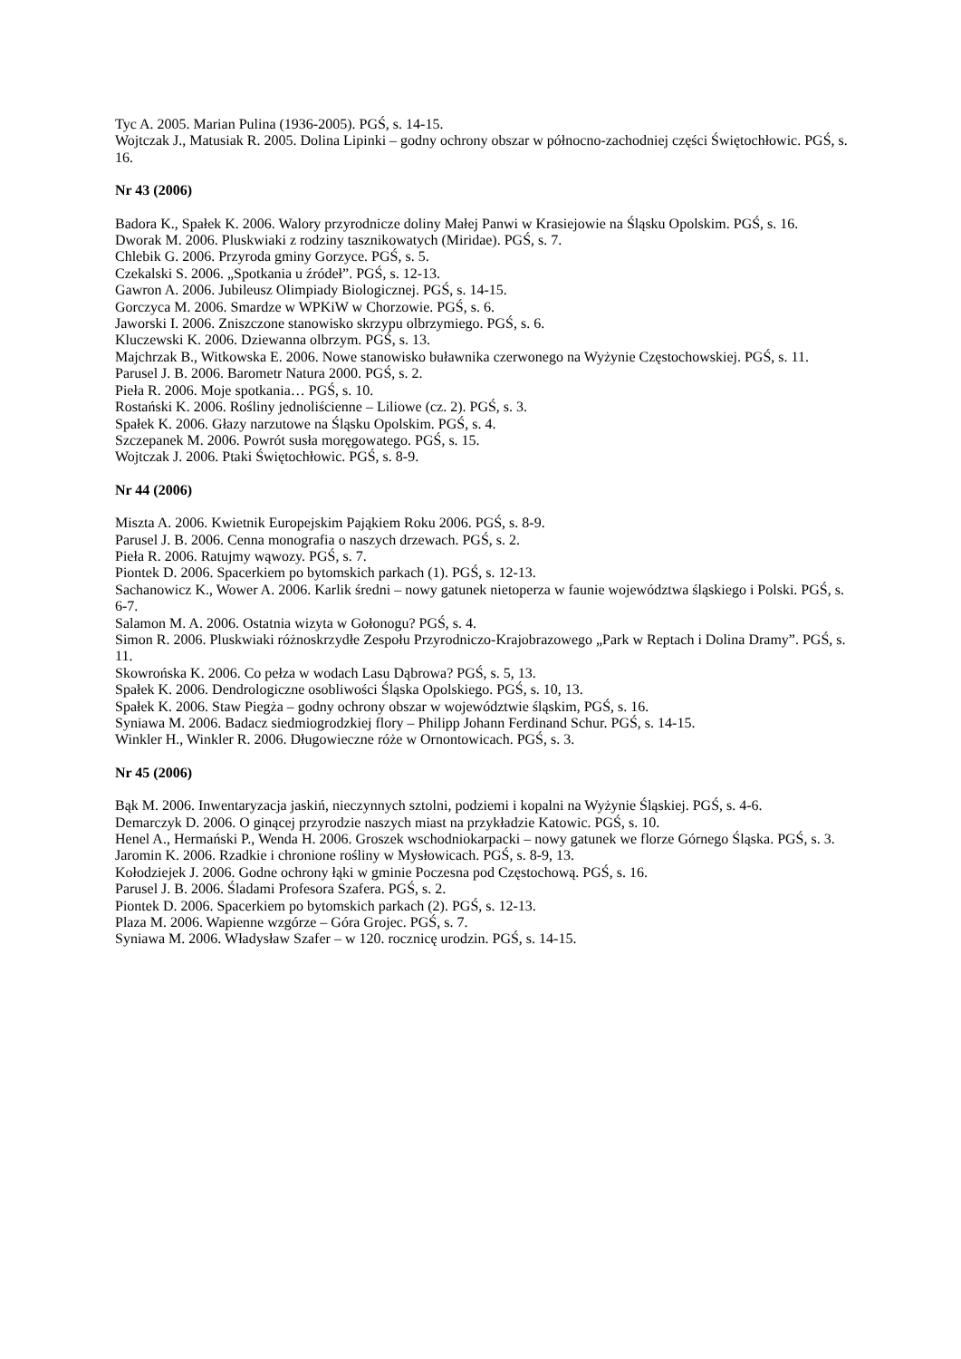Tyc A. 2005. Marian Pulina (1936-2005). PGŚ, s. 14-15.
Wojtczak J., Matusiak R. 2005. Dolina Lipinki – godny ochrony obszar w północno-zachodniej części Świętochłowic. PGŚ, s. 16.
Nr 43 (2006)
Badora K., Spałek K. 2006. Walory przyrodnicze doliny Małej Panwi w Krasiejowie na Śląsku Opolskim. PGŚ, s. 16.
Dworak M. 2006. Pluskwiaki z rodziny tasznikowatych (Miridae). PGŚ, s. 7.
Chlebik G. 2006. Przyroda gminy Gorzyce. PGŚ, s. 5.
Czekalski S. 2006. „Spotkania u źródeł”. PGŚ, s. 12-13.
Gawron A. 2006. Jubileusz Olimpiady Biologicznej. PGŚ, s. 14-15.
Gorczyca M. 2006. Smardze w WPKiW w Chorzowie. PGŚ, s. 6.
Jaworski I. 2006. Zniszczone stanowisko skrzypu olbrzymiego. PGŚ, s. 6.
Kluczewski K. 2006. Dziewanna olbrzym. PGŚ, s. 13.
Majchrzak B., Witkowska E. 2006. Nowe stanowisko buławnika czerwonego na Wyżynie Częstochowskiej. PGŚ, s. 11.
Parusel J. B. 2006. Barometr Natura 2000. PGŚ, s. 2.
Pieła R. 2006. Moje spotkania… PGŚ, s. 10.
Rostański K. 2006. Rośliny jednoliścienne – Liliowe (cz. 2). PGŚ, s. 3.
Spałek K. 2006. Głazy narzutowe na Śląsku Opolskim. PGŚ, s. 4.
Szczepanek M. 2006. Powrót susła moręgowatego. PGŚ, s. 15.
Wojtczak J. 2006. Ptaki Świętochłowic. PGŚ, s. 8-9.
Nr 44 (2006)
Miszta A. 2006. Kwietnik Europejskim Pająkiem Roku 2006. PGŚ, s. 8-9.
Parusel J. B. 2006. Cenna monografia o naszych drzewach. PGŚ, s. 2.
Pieła R. 2006. Ratujmy wąwozy. PGŚ, s. 7.
Piontek D. 2006. Spacerkiem po bytomskich parkach (1). PGŚ, s. 12-13.
Sachanowicz K., Wower A. 2006. Karlik średni – nowy gatunek nietoperza w faunie województwa śląskiego i Polski. PGŚ, s. 6-7.
Salamon M. A. 2006. Ostatnia wizyta w Gołonogu? PGŚ, s. 4.
Simon R. 2006. Pluskwiaki różnoskrzydłe Zespołu Przyrodniczo-Krajobrazowego „Park w Reptach i Dolina Dramy”. PGŚ, s. 11.
Skowrońska K. 2006. Co pełza w wodach Lasu Dąbrowa? PGŚ, s. 5, 13.
Spałek K. 2006. Dendrologiczne osobliwości Śląska Opolskiego. PGŚ, s. 10, 13.
Spałek K. 2006. Staw Piegża – godny ochrony obszar w województwie śląskim, PGŚ, s. 16.
Syniawa M. 2006. Badacz siedmiogrodzkiej flory – Philipp Johann Ferdinand Schur. PGŚ, s. 14-15.
Winkler H., Winkler R. 2006. Długowieczne róże w Ornontowicach. PGŚ, s. 3.
Nr 45 (2006)
Bąk M. 2006. Inwentaryzacja jaskiń, nieczynnych sztolni, podziemi i kopalni na Wyżynie Śląskiej. PGŚ, s. 4-6.
Demarczyk D. 2006. O ginącej przyrodzie naszych miast na przykładzie Katowic. PGŚ, s. 10.
Henel A., Hermański P., Wenda H. 2006. Groszek wschodniokarpacki – nowy gatunek we florze Górnego Śląska. PGŚ, s. 3.
Jaromin K. 2006. Rzadkie i chronione rośliny w Mysłowicach. PGŚ, s. 8-9, 13.
Kołodziejek J. 2006. Godne ochrony łąki w gminie Poczesna pod Częstochową. PGŚ, s. 16.
Parusel J. B. 2006. Śladami Profesora Szafera. PGŚ, s. 2.
Piontek D. 2006. Spacerkiem po bytomskich parkach (2). PGŚ, s. 12-13.
Plaza M. 2006. Wapienne wzgórze – Góra Grojec. PGŚ, s. 7.
Syniawa M. 2006. Władysław Szafer – w 120. rocznicę urodzin. PGŚ, s. 14-15.